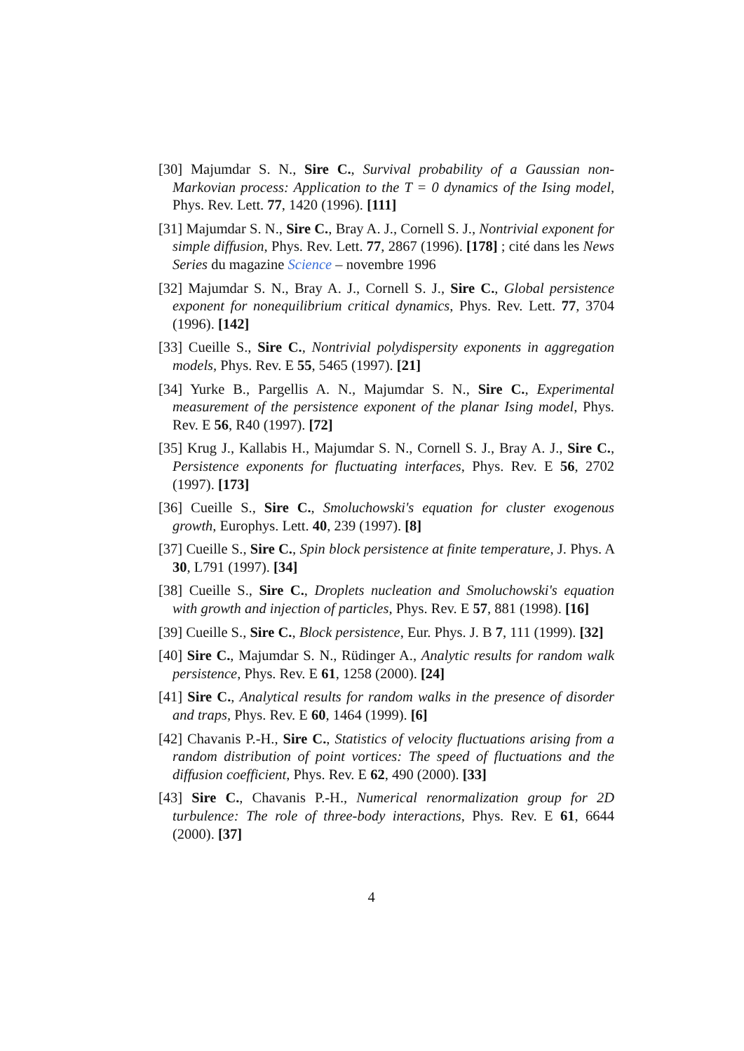[30] Majumdar S. N., Sire C., Survival probability of a Gaussian non-Markovian process: Application to the T = 0 dynamics of the Ising model, Phys. Rev. Lett. 77, 1420 (1996). [111]
[31] Majumdar S. N., Sire C., Bray A. J., Cornell S. J., Nontrivial exponent for simple diffusion, Phys. Rev. Lett. 77, 2867 (1996). [178] ; cité dans les News Series du magazine Science – novembre 1996
[32] Majumdar S. N., Bray A. J., Cornell S. J., Sire C., Global persistence exponent for nonequilibrium critical dynamics, Phys. Rev. Lett. 77, 3704 (1996). [142]
[33] Cueille S., Sire C., Nontrivial polydispersity exponents in aggregation models, Phys. Rev. E 55, 5465 (1997). [21]
[34] Yurke B., Pargellis A. N., Majumdar S. N., Sire C., Experimental measurement of the persistence exponent of the planar Ising model, Phys. Rev. E 56, R40 (1997). [72]
[35] Krug J., Kallabis H., Majumdar S. N., Cornell S. J., Bray A. J., Sire C., Persistence exponents for fluctuating interfaces, Phys. Rev. E 56, 2702 (1997). [173]
[36] Cueille S., Sire C., Smoluchowski's equation for cluster exogenous growth, Europhys. Lett. 40, 239 (1997). [8]
[37] Cueille S., Sire C., Spin block persistence at finite temperature, J. Phys. A 30, L791 (1997). [34]
[38] Cueille S., Sire C., Droplets nucleation and Smoluchowski's equation with growth and injection of particles, Phys. Rev. E 57, 881 (1998). [16]
[39] Cueille S., Sire C., Block persistence, Eur. Phys. J. B 7, 111 (1999). [32]
[40] Sire C., Majumdar S. N., Rüdinger A., Analytic results for random walk persistence, Phys. Rev. E 61, 1258 (2000). [24]
[41] Sire C., Analytical results for random walks in the presence of disorder and traps, Phys. Rev. E 60, 1464 (1999). [6]
[42] Chavanis P.-H., Sire C., Statistics of velocity fluctuations arising from a random distribution of point vortices: The speed of fluctuations and the diffusion coefficient, Phys. Rev. E 62, 490 (2000). [33]
[43] Sire C., Chavanis P.-H., Numerical renormalization group for 2D turbulence: The role of three-body interactions, Phys. Rev. E 61, 6644 (2000). [37]
4